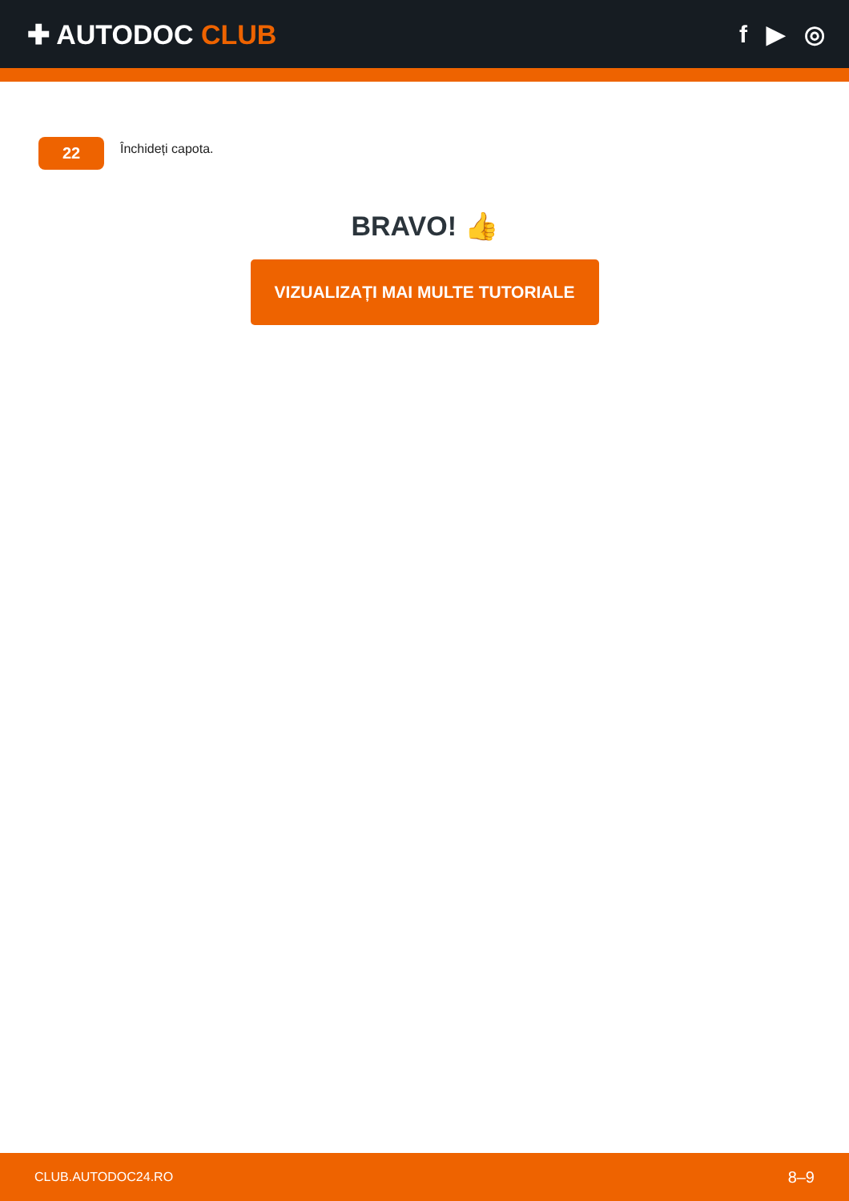✚ AUTODOC CLUB f ▶ ◎
22
Închideți capota.
BRAVO! 👍
VIZUALIZAȚI MAI MULTE TUTORIALE
CLUB.AUTODOC24.RO 8–9